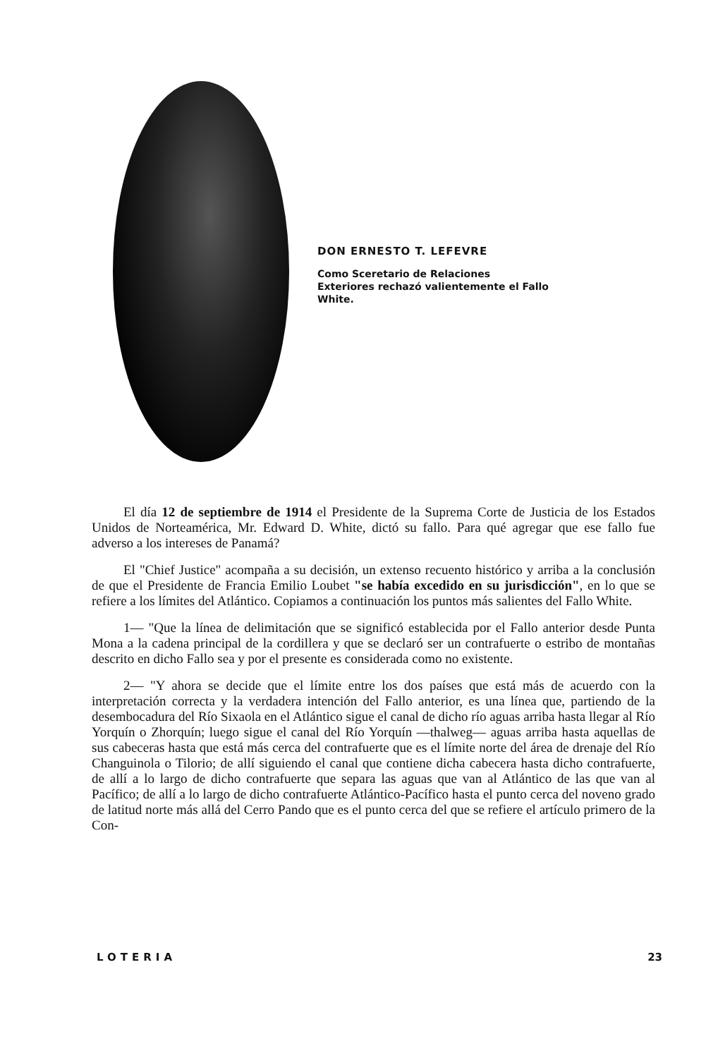DON ERNESTO T. LEFEVRE
Como Sceretario de Relaciones Exteriores rechazó valientemente el Fallo White.
El día 12 de septiembre de 1914 el Presidente de la Suprema Corte de Justicia de los Estados Unidos de Norteamérica, Mr. Edward D. White, dictó su fallo. Para qué agregar que ese fallo fue adverso a los intereses de Panamá?
El "Chief Justice" acompaña a su decisión, un extenso recuento histórico y arriba a la conclusión de que el Presidente de Francia Emilio Loubet "se había excedido en su jurisdicción", en lo que se refiere a los límites del Atlántico. Copiamos a continuación los puntos más salientes del Fallo White.
1— "Que la línea de delimitación que se significó establecida por el Fallo anterior desde Punta Mona a la cadena principal de la cordillera y que se declaró ser un contrafuerte o estribo de montañas descrito en dicho Fallo sea y por el presente es considerada como no existente.
2— "Y ahora se decide que el límite entre los dos países que está más de acuerdo con la interpretación correcta y la verdadera intención del Fallo anterior, es una línea que, partiendo de la desembocadura del Río Sixaola en el Atlántico sigue el canal de dicho río aguas arriba hasta llegar al Río Yorquín o Zhorquín; luego sigue el canal del Río Yorquín —thalweg— aguas arriba hasta aquellas de sus cabeceras hasta que está más cerca del contrafuerte que es el límite norte del área de drenaje del Río Changuinola o Tilorio; de allí siguiendo el canal que contiene dicha cabecera hasta dicho contrafuerte, de allí a lo largo de dicho contrafuerte que separa las aguas que van al Atlántico de las que van al Pacífico; de allí a lo largo de dicho contrafuerte Atlántico-Pacífico hasta el punto cerca del noveno grado de latitud norte más allá del Cerro Pando que es el punto cerca del que se refiere el artículo primero de la Con-
LOTERIA 23